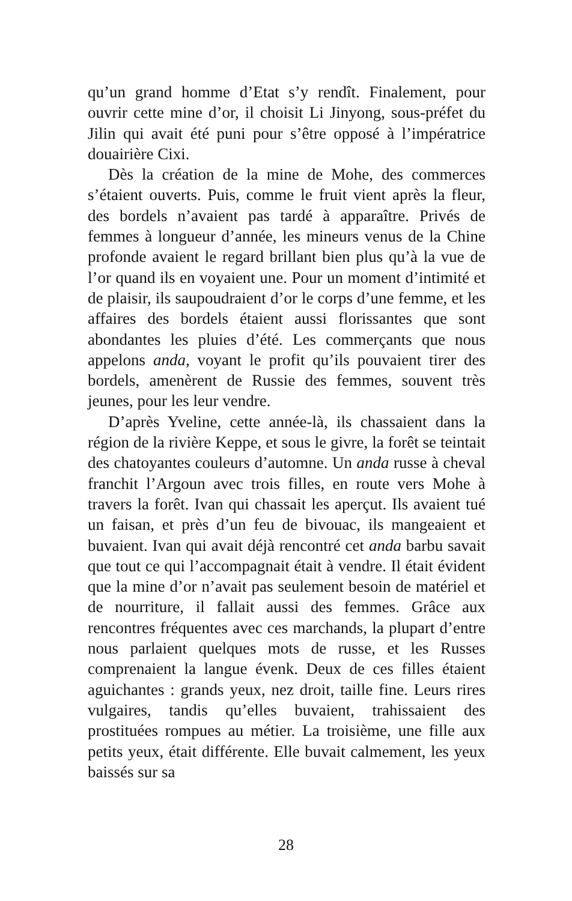qu’un grand homme d’Etat s’y rendît. Finalement, pour ouvrir cette mine d’or, il choisit Li Jinyong, sous-préfet du Jilin qui avait été puni pour s’être opposé à l’impératrice douairière Cixi.
Dès la création de la mine de Mohe, des commerces s’étaient ouverts. Puis, comme le fruit vient après la fleur, des bordels n’avaient pas tardé à apparaître. Privés de femmes à longueur d’année, les mineurs venus de la Chine profonde avaient le regard brillant bien plus qu’à la vue de l’or quand ils en voyaient une. Pour un moment d’intimité et de plaisir, ils saupoudraient d’or le corps d’une femme, et les affaires des bordels étaient aussi florissantes que sont abondantes les pluies d’été. Les commerçants que nous appelons anda, voyant le profit qu’ils pouvaient tirer des bordels, amenèrent de Russie des femmes, souvent très jeunes, pour les leur vendre.
D’après Yveline, cette année-là, ils chassaient dans la région de la rivière Keppe, et sous le givre, la forêt se teintait des chatoyantes couleurs d’automne. Un anda russe à cheval franchit l’Argoun avec trois filles, en route vers Mohe à travers la forêt. Ivan qui chassait les aperçut. Ils avaient tué un faisan, et près d’un feu de bivouac, ils mangeaient et buvaient. Ivan qui avait déjà rencontré cet anda barbu savait que tout ce qui l’accompagnait était à vendre. Il était évident que la mine d’or n’avait pas seulement besoin de matériel et de nourriture, il fallait aussi des femmes. Grâce aux rencontres fréquentes avec ces marchands, la plupart d’entre nous parlaient quelques mots de russe, et les Russes comprenaient la langue évenk. Deux de ces filles étaient aguichantes : grands yeux, nez droit, taille fine. Leurs rires vulgaires, tandis qu’elles buvaient, trahissaient des prostituées rompues au métier. La troisième, une fille aux petits yeux, était différente. Elle buvait calmement, les yeux baissés sur sa
28